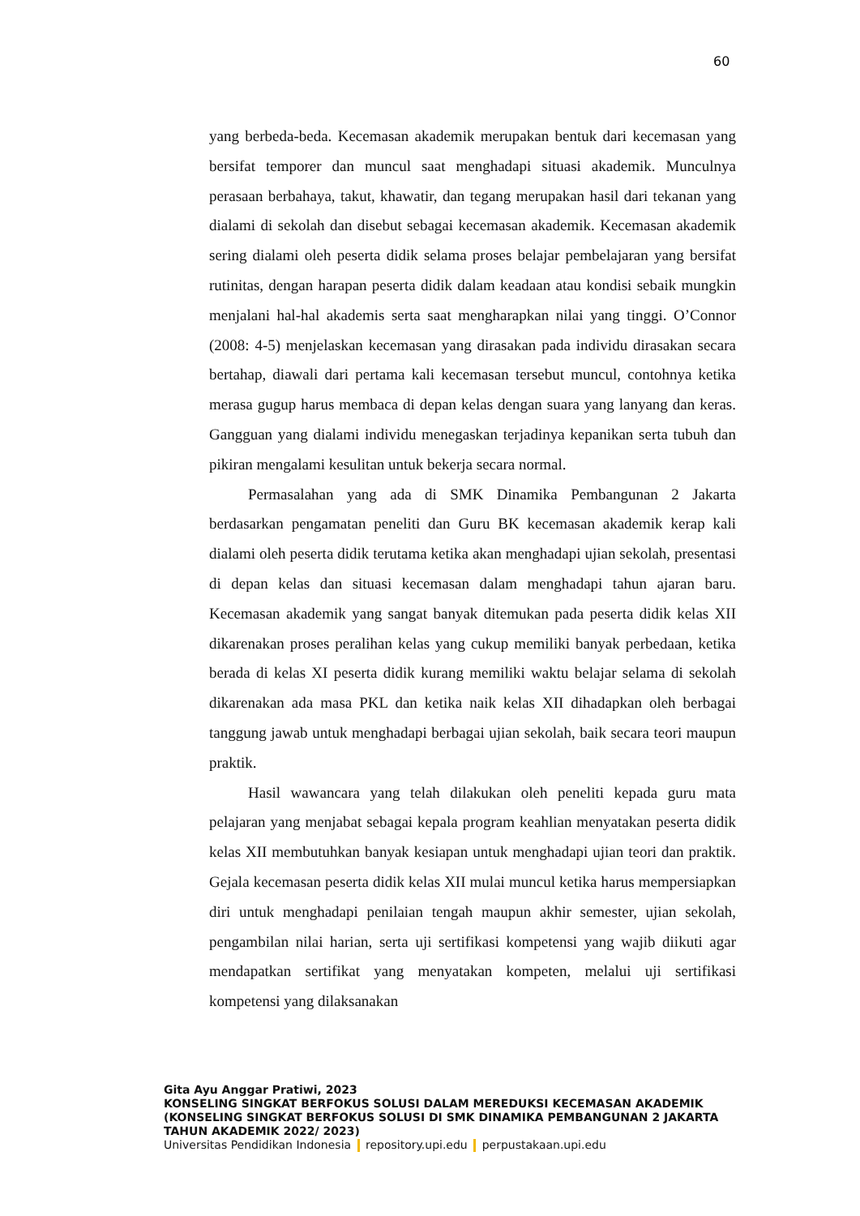60
yang berbeda-beda. Kecemasan akademik merupakan bentuk dari kecemasan yang bersifat temporer dan muncul saat menghadapi situasi akademik. Munculnya perasaan berbahaya, takut, khawatir, dan tegang merupakan hasil dari tekanan yang dialami di sekolah dan disebut sebagai kecemasan akademik. Kecemasan akademik sering dialami oleh peserta didik selama proses belajar pembelajaran yang bersifat rutinitas, dengan harapan peserta didik dalam keadaan atau kondisi sebaik mungkin menjalani hal-hal akademis serta saat mengharapkan nilai yang tinggi. O’Connor (2008: 4-5) menjelaskan kecemasan yang dirasakan pada individu dirasakan secara bertahap, diawali dari pertama kali kecemasan tersebut muncul, contohnya ketika merasa gugup harus membaca di depan kelas dengan suara yang lanyang dan keras. Gangguan yang dialami individu menegaskan terjadinya kepanikan serta tubuh dan pikiran mengalami kesulitan untuk bekerja secara normal.
Permasalahan yang ada di SMK Dinamika Pembangunan 2 Jakarta berdasarkan pengamatan peneliti dan Guru BK kecemasan akademik kerap kali dialami oleh peserta didik terutama ketika akan menghadapi ujian sekolah, presentasi di depan kelas dan situasi kecemasan dalam menghadapi tahun ajaran baru. Kecemasan akademik yang sangat banyak ditemukan pada peserta didik kelas XII dikarenakan proses peralihan kelas yang cukup memiliki banyak perbedaan, ketika berada di kelas XI peserta didik kurang memiliki waktu belajar selama di sekolah dikarenakan ada masa PKL dan ketika naik kelas XII dihadapkan oleh berbagai tanggung jawab untuk menghadapi berbagai ujian sekolah, baik secara teori maupun praktik.
Hasil wawancara yang telah dilakukan oleh peneliti kepada guru mata pelajaran yang menjabat sebagai kepala program keahlian menyatakan peserta didik kelas XII membutuhkan banyak kesiapan untuk menghadapi ujian teori dan praktik. Gejala kecemasan peserta didik kelas XII mulai muncul ketika harus mempersiapkan diri untuk menghadapi penilaian tengah maupun akhir semester, ujian sekolah, pengambilan nilai harian, serta uji sertifikasi kompetensi yang wajib diikuti agar mendapatkan sertifikat yang menyatakan kompeten, melalui uji sertifikasi kompetensi yang dilaksanakan
Gita Ayu Anggar Pratiwi, 2023
KONSELING SINGKAT BERFOKUS SOLUSI DALAM MEREDUKSI KECEMASAN AKADEMIK
(KONSELING SINGKAT BERFOKUS SOLUSI DI SMK DINAMIKA PEMBANGUNAN 2 JAKARTA
TAHUN AKADEMIK 2022/ 2023)
Universitas Pendidikan Indonesia repository.upi.edu perpustakaan.upi.edu